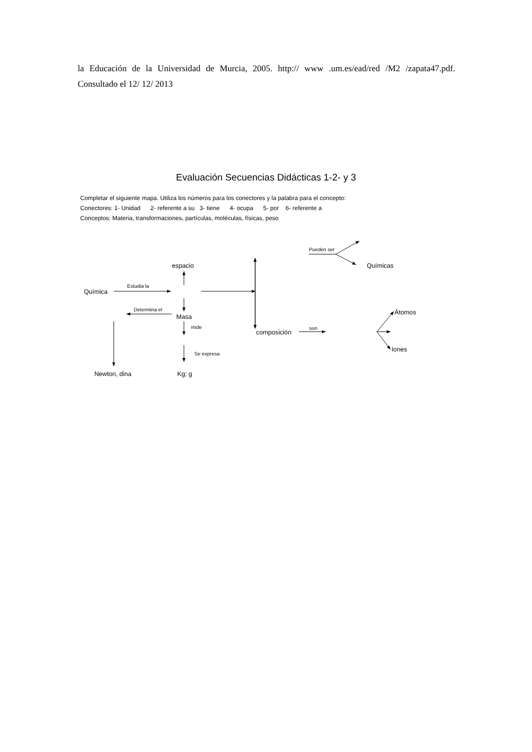la Educación de la Universidad de Murcia, 2005. http:// www .um.es/ead/red /M2 /zapata47.pdf. Consultado el 12/ 12/ 2013
Evaluación Secuencias Didácticas 1-2- y 3
Completar el siguiente mapa. Utiliza los números para los conectores y la palabra para el concepto:
Conectores: 1- Unidad 2- referente a su 3- tiene 4- ocupa 5- por 6- referente a
Conceptos: Materia, transformaciones, partículas, moléculas, físicas, peso
Pueden ser
Químicas
espacio
Estudia la
Química
Determina el
Masa
Átomos
mide
son
composición
Iones
Se expresa
Newton, dina
Kg; g